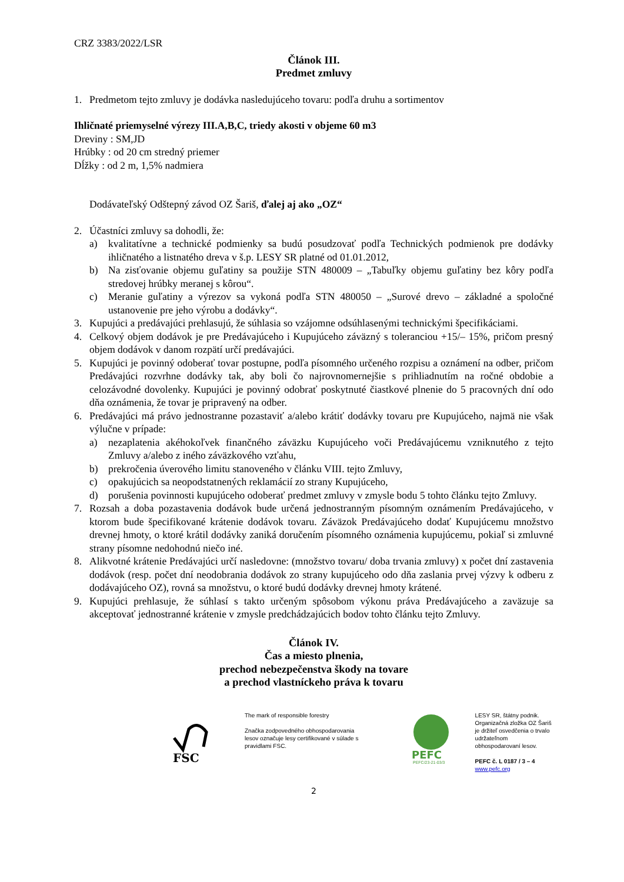CRZ 3383/2022/LSR
Článok III.
Predmet zmluvy
1. Predmetom tejto zmluvy je dodávka nasledujúceho tovaru: podľa druhu a sortimentov
Ihličnaté priemyselné výrezy III.A,B,C, triedy akosti v objeme 60 m3
Dreviny : SM,JD
Hrúbky : od 20 cm stredný priemer
Dĺžky : od 2 m, 1,5% nadmiera
Dodávateľský Odštepný závod OZ Šariš, ďalej aj ako „OZ“
2. Účastníci zmluvy sa dohodli, že:
a) kvalitatívne a technické podmienky sa budú posudzovať podľa Technických podmienok pre dodávky ihličnatého a listnatého dreva v š.p. LESY SR platné od 01.01.2012,
b) Na zisťovanie objemu guľatiny sa použije STN 480009 – „Tabuľky objemu guľatiny bez kôry podľa stredovej hrúbky meranej s kôrou“.
c) Meranie guľatiny a výrezov sa vykoná podľa STN 480050 – „Surové drevo – základné a spoločné ustanovenie pre jeho výrobu a dodávky“.
3. Kupujúci a predávajúci prehlasujú, že súhlasia so vzájomne odsúhlasenými technickými špecifikáciami.
4. Celkový objem dodávok je pre Predávajúceho i Kupujúceho záväzný s toleranciou +15/– 15%, pričom presný objem dodávok v danom rozpätí určí predávajúci.
5. Kupujúci je povinný odoberať tovar postupne, podľa písomného určeného rozpisu a oznámení na odber, pričom Predávajúci rozvrhne dodávky tak, aby boli čo najrovnomernejšie s prihliadnutím na ročné obdobie a celozávodné dovolenky. Kupujúci je povinný odobrať poskytnuté čiastkové plnenie do 5 pracovných dní odo dňa oznámenia, že tovar je pripravený na odber.
6. Predávajúci má právo jednostranne pozastaviť a/alebo krátiť dodávky tovaru pre Kupujúceho, najmä nie však výlučne v prípade:
a) nezaplatenia akéhokoľvek finančného záväzku Kupujúceho voči Predávajúcemu vzniknutého z tejto Zmluvy a/alebo z iného záväzkového vzťahu,
b) prekročenia úverového limitu stanoveného v článku VIII. tejto Zmluvy,
c) opakujúcich sa neopodstatnených reklamácií zo strany Kupujúceho,
d) porušenia povinnosti kupujúceho odoberať predmet zmluvy v zmysle bodu 5 tohto článku tejto Zmluvy.
7. Rozsah a doba pozastavenia dodávok bude určená jednostranným písomným oznámením Predávajúceho, v ktorom bude špecifikované krátenie dodávok tovaru. Záväzok Predávajúceho dodať Kupujúcemu množstvo drevnej hmoty, o ktoré krátil dodávky zaniká doručením písomného oznámenia kupujúcemu, pokiaľ si zmluvné strany písomne nedohodnú niečo iné.
8. Alikvotné krátenie Predávajúci určí nasledovne: (množstvo tovaru/ doba trvania zmluvy) x počet dní zastavenia dodávok (resp. počet dní neodobrania dodávok zo strany kupujúceho odo dňa zaslania prvej výzvy k odberu z dodávajúceho OZ), rovná sa množstvu, o ktoré budú dodávky drevnej hmoty krátené.
9. Kupujúci prehlasuje, že súhlasí s takto určeným spôsobom výkonu práva Predávajúceho a zaväzuje sa akceptovať jednostranné krátenie v zmysle predchádzajúcich bodov tohto článku tejto Zmluvy.
Článok IV.
Čas a miesto plnenia,
prechod nebezpečenstva škody na tovare
a prechod vlastníckeho práva k tovaru
FSC
The mark of responsible forestry
Značka zodpovedného obhospodarovania lesov označuje lesy certifikované v súlade s pravidlami FSC.
PEFC
PEFC/23-21-03/3
LESY SR, štátny podnik.
Organizačná zložka OZ Šariš
je držiteľ osvedčenia o trvalo
udržateľnom obhospodarovaní lesov.
PEFC č. L 0187 / 3 – 4
www.pefc.org
2